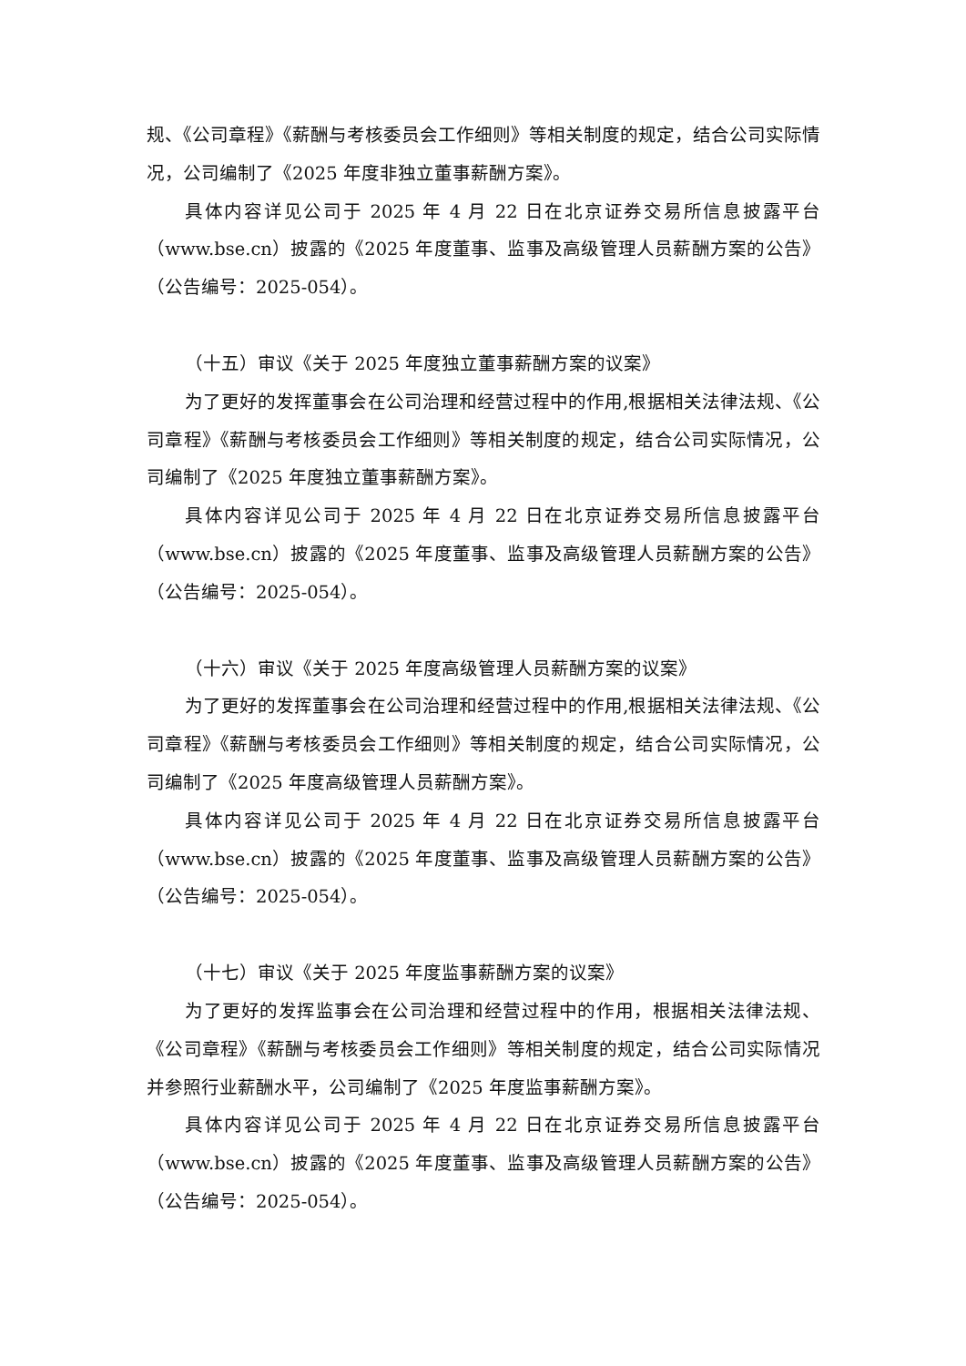规、《公司章程》《薪酬与考核委员会工作细则》等相关制度的规定，结合公司实际情况，公司编制了《2025 年度非独立董事薪酬方案》。
具体内容详见公司于 2025 年 4 月 22 日在北京证券交易所信息披露平台（www.bse.cn）披露的《2025 年度董事、监事及高级管理人员薪酬方案的公告》（公告编号：2025-054）。
（十五）审议《关于 2025 年度独立董事薪酬方案的议案》
为了更好的发挥董事会在公司治理和经营过程中的作用,根据相关法律法规、《公司章程》《薪酬与考核委员会工作细则》等相关制度的规定，结合公司实际情况，公司编制了《2025 年度独立董事薪酬方案》。
具体内容详见公司于 2025 年 4 月 22 日在北京证券交易所信息披露平台（www.bse.cn）披露的《2025 年度董事、监事及高级管理人员薪酬方案的公告》（公告编号：2025-054）。
（十六）审议《关于 2025 年度高级管理人员薪酬方案的议案》
为了更好的发挥董事会在公司治理和经营过程中的作用,根据相关法律法规、《公司章程》《薪酬与考核委员会工作细则》等相关制度的规定，结合公司实际情况，公司编制了《2025 年度高级管理人员薪酬方案》。
具体内容详见公司于 2025 年 4 月 22 日在北京证券交易所信息披露平台（www.bse.cn）披露的《2025 年度董事、监事及高级管理人员薪酬方案的公告》（公告编号：2025-054）。
（十七）审议《关于 2025 年度监事薪酬方案的议案》
为了更好的发挥监事会在公司治理和经营过程中的作用，根据相关法律法规、《公司章程》《薪酬与考核委员会工作细则》等相关制度的规定，结合公司实际情况并参照行业薪酬水平，公司编制了《2025 年度监事薪酬方案》。
具体内容详见公司于 2025 年 4 月 22 日在北京证券交易所信息披露平台（www.bse.cn）披露的《2025 年度董事、监事及高级管理人员薪酬方案的公告》（公告编号：2025-054）。